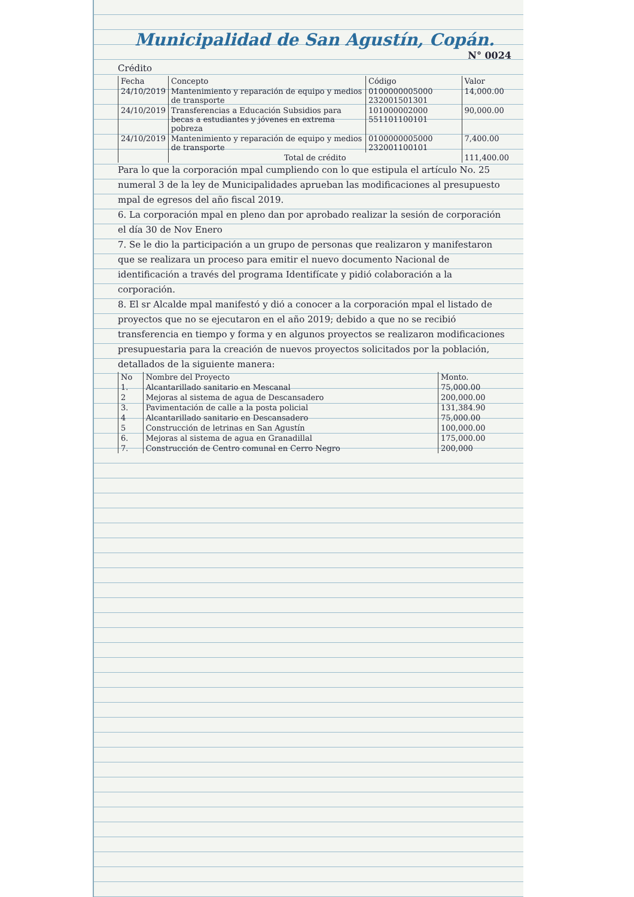Municipalidad de San Agustín, Copán.
N° 0024
Crédito
| Fecha | Concepto | Código | Valor |
| --- | --- | --- | --- |
| 24/10/2019 | Mantenimiento y reparación de equipo y medios de transporte | 0100000005000 232001501301 | 14,000.00 |
| 24/10/2019 | Transferencias a Educación Subsidios para becas a estudiantes y jóvenes en extrema pobreza | 101000002000 551101100101 | 90,000.00 |
| 24/10/2019 | Mantenimiento y reparación de equipo y medios de transporte | 0100000005000 232001100101 | 7,400.00 |
| | Total de crédito | | 111,400.00 |
Para lo que la corporación mpal cumpliendo con lo que estipula el artículo No. 25 numeral 3 de la ley de Municipalidades aprueban las modificaciones al presupuesto mpal de egresos del año fiscal 2019.
6. La corporación mpal en pleno dan por aprobado realizar la sesión de corporación el día 30 de Nov Enero
7. Se le dio la participación a un grupo de personas que realizaron y manifestaron que se realizara un proceso para emitir el nuevo documento Nacional de identificación a través del programa Identifícate y pidió colaboración a la corporación.
8. El sr Alcalde mpal manifestó y dió a conocer a la corporación mpal el listado de proyectos que no se ejecutaron en el año 2019; debido a que no se recibió transferencia en tiempo y forma y en algunos proyectos se realizaron modificaciones presupuestaria para la creación de nuevos proyectos solicitados por la población, detallados de la siguiente manera:
| No | Nombre del Proyecto | Monto. |
| --- | --- | --- |
| 1. | Alcantarillado sanitario en Mescanal | 75,000.00 |
| 2 | Mejoras al sistema de agua de Descansadero | 200,000.00 |
| 3. | Pavimentación de calle a la posta policial | 131,384.90 |
| 4 | Alcantarillado sanitario en Descansadero | 75,000.00 |
| 5 | Construcción de letrinas en San Agustín | 100,000.00 |
| 6. | Mejoras al sistema de agua en Granadillal | 175,000.00 |
| 7. | Construcción de Centro comunal en Cerro Negro | 200,000 |